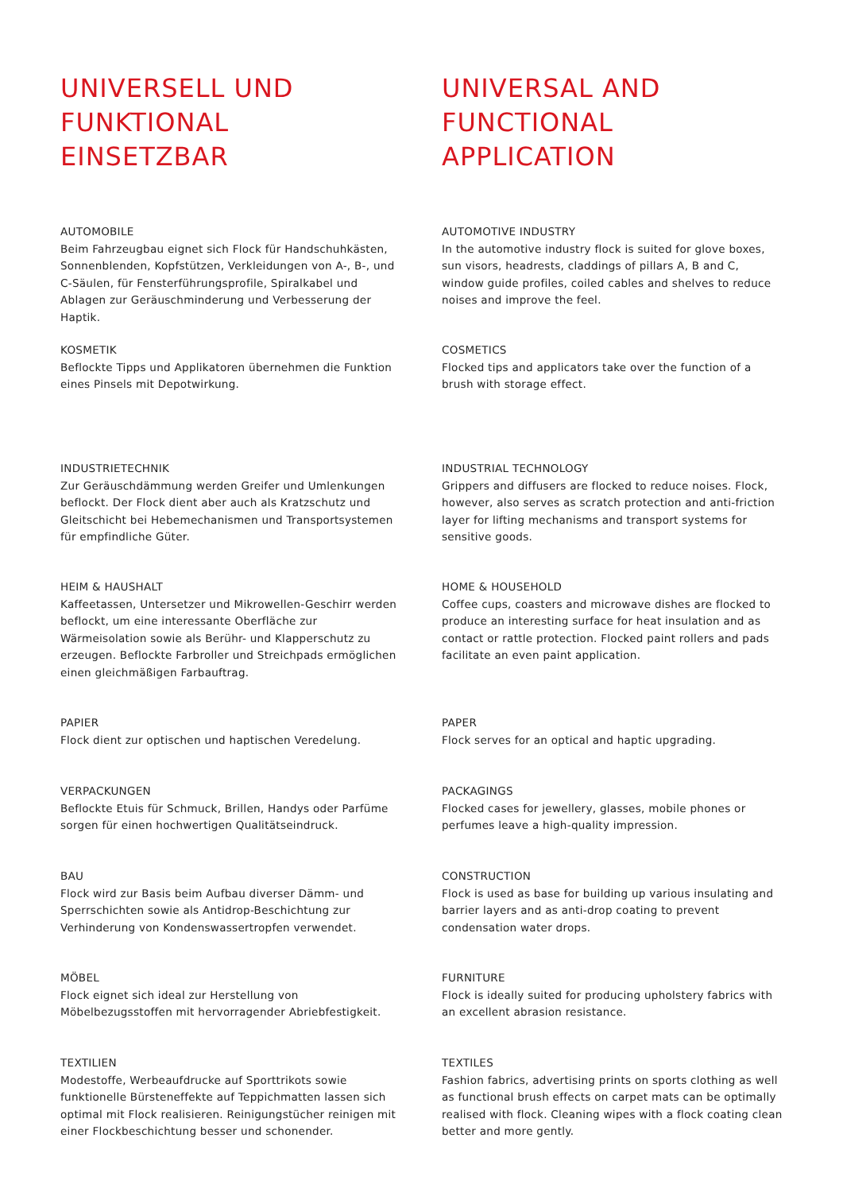UNIVERSELL UND
FUNKTIONAL EINSETZBAR
AUTOMOBILE
Beim Fahrzeugbau eignet sich Flock für Handschuhkästen, Sonnenblenden, Kopfstützen, Verkleidungen von A-, B-, und C-Säulen, für Fensterführungsprofile, Spiralkabel und Ablagen zur Geräuschminderung und Verbesserung der Haptik.
KOSMETIK
Beflockte Tipps und Applikatoren übernehmen die Funktion eines Pinsels mit Depotwirkung.
INDUSTRIETECHNIK
Zur Geräuschdämmung werden Greifer und Umlenkungen beflockt. Der Flock dient aber auch als Kratzschutz und Gleitschicht bei Hebemechanismen und Transportsystemen für empfindliche Güter.
HEIM & HAUSHALT
Kaffeetassen, Untersetzer und Mikrowellen-Geschirr werden beflockt, um eine interessante Oberfläche zur Wärmeisolation sowie als Berühr- und Klapperschutz zu erzeugen. Beflockte Farbroller und Streichpads ermöglichen einen gleichmäßigen Farbauftrag.
PAPIER
Flock dient zur optischen und haptischen Veredelung.
VERPACKUNGEN
Beflockte Etuis für Schmuck, Brillen, Handys oder Parfüme sorgen für einen hochwertigen Qualitätseindruck.
BAU
Flock wird zur Basis beim Aufbau diverser Dämm- und Sperrschichten sowie als Antidrop-Beschichtung zur Verhinderung von Kondenswassertropfen verwendet.
MÖBEL
Flock eignet sich ideal zur Herstellung von Möbelbezugsstoffen mit hervorragender Abriebfestigkeit.
TEXTILIEN
Modestoffe, Werbeaufdrucke auf Sporttrikots sowie funktionelle Bürsteneffekte auf Teppichmatten lassen sich optimal mit Flock realisieren. Reinigungstücher reinigen mit einer Flockbeschichtung besser und schonender.
UNIVERSAL AND
FUNCTIONAL APPLICATION
AUTOMOTIVE INDUSTRY
In the automotive industry flock is suited for glove boxes, sun visors, headrests, claddings of pillars A, B and C, window guide profiles, coiled cables and shelves to reduce noises and improve the feel.
COSMETICS
Flocked tips and applicators take over the function of a brush with storage effect.
INDUSTRIAL TECHNOLOGY
Grippers and diffusers are flocked to reduce noises. Flock, however, also serves as scratch protection and anti-friction layer for lifting mechanisms and transport systems for sensitive goods.
HOME & HOUSEHOLD
Coffee cups, coasters and microwave dishes are flocked to produce an interesting surface for heat insulation and as contact or rattle protection. Flocked paint rollers and pads facilitate an even paint application.
PAPER
Flock serves for an optical and haptic upgrading.
PACKAGINGS
Flocked cases for jewellery, glasses, mobile phones or perfumes leave a high-quality impression.
CONSTRUCTION
Flock is used as base for building up various insulating and barrier layers and as anti-drop coating to prevent condensation water drops.
FURNITURE
Flock is ideally suited for producing upholstery fabrics with an excellent abrasion resistance.
TEXTILES
Fashion fabrics, advertising prints on sports clothing as well as functional brush effects on carpet mats can be optimally realised with flock. Cleaning wipes with a flock coating clean better and more gently.